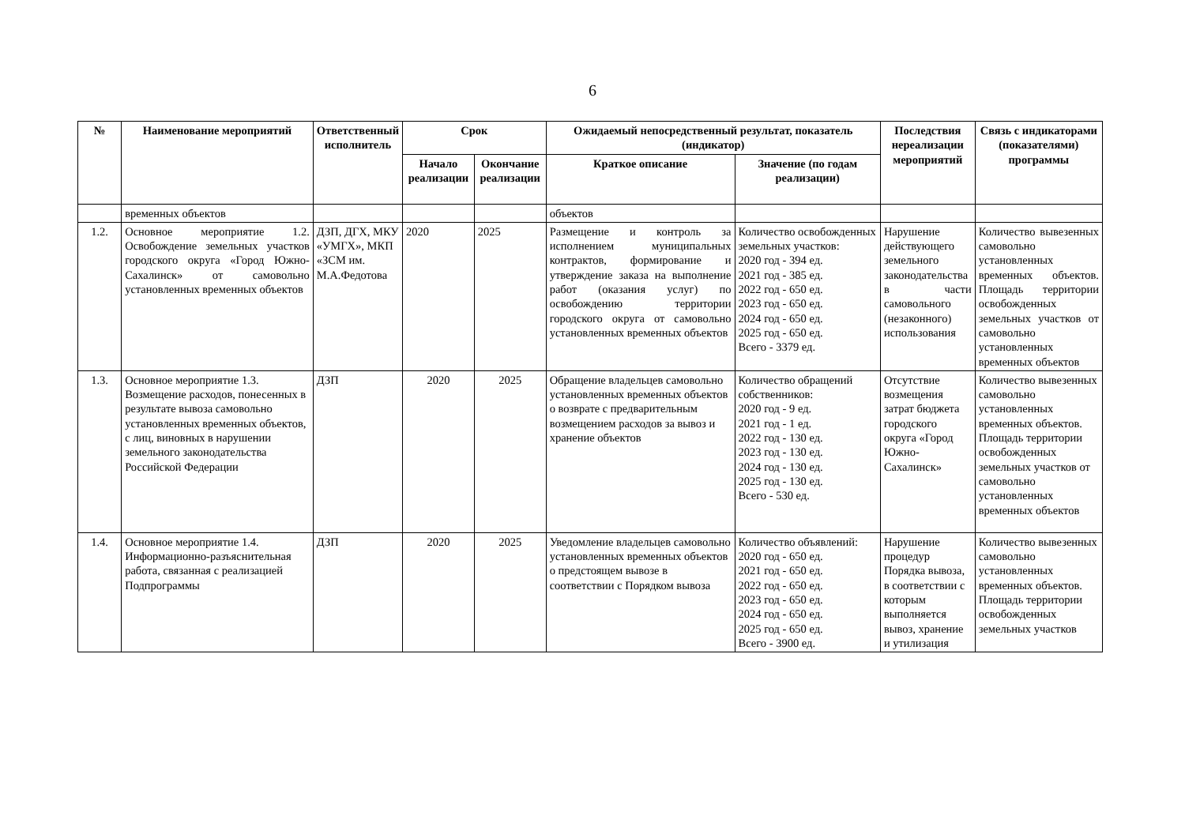6
| № | Наименование мероприятий | Ответственный исполнитель | Срок | | Ожидаемый непосредственный результат, показатель (индикатор) | | Последствия нереализации мероприятий | Связь с индикаторами (показателями) программы |
| --- | --- | --- | --- | --- | --- | --- | --- | --- |
| | | | Начало реализации | Окончание реализации | Краткое описание | Значение (по годам реализации) | | |
| | временных объектов | | | | объектов | | | |
| 1.2. | Основное мероприятие 1.2. Освобождение земельных участков городского округа «Город Южно-Сахалинск» от самовольно установленных временных объектов | ДЗП, ДГХ, МКУ «УМГХ», МКП «ЗСМ им. М.А.Федотова | 2020 | 2025 | Размещение и контроль за исполнением муниципальных контрактов, формирование и утверждение заказа на выполнение работ (оказания услуг) по освобождению территории городского округа от самовольно установленных временных объектов | Количество освобожденных земельных участков: 2020 год - 394 ед. 2021 год - 385 ед. 2022 год - 650 ед. 2023 год - 650 ед. 2024 год - 650 ед. 2025 год - 650 ед. Всего - 3379 ед. | Нарушение действующего земельного законодательства в части самовольного (незаконного) использования | Количество вывезенных самовольно установленных временных объектов. Площадь территории освобожденных земельных участков от самовольно установленных временных объектов |
| 1.3. | Основное мероприятие 1.3. Возмещение расходов, понесенных в результате вывоза самовольно установленных временных объектов, с лиц, виновных в нарушении земельного законодательства Российской Федерации | ДЗП | 2020 | 2025 | Обращение владельцев самовольно установленных временных объектов о возврате с предварительным возмещением расходов за вывоз и хранение объектов | Количество обращений собственников: 2020 год - 9 ед. 2021 год - 1 ед. 2022 год - 130 ед. 2023 год - 130 ед. 2024 год - 130 ед. 2025 год - 130 ед. Всего - 530 ед. | Отсутствие возмещения затрат бюджета городского округа «Город Южно-Сахалинск» | Количество вывезенных самовольно установленных временных объектов. Площадь территории освобожденных земельных участков от самовольно установленных временных объектов |
| 1.4. | Основное мероприятие 1.4. Информационно-разъяснительная работа, связанная с реализацией Подпрограммы | ДЗП | 2020 | 2025 | Уведомление владельцев самовольно установленных временных объектов о предстоящем вывозе в соответствии с Порядком вывоза | Количество объявлений: 2020 год - 650 ед. 2021 год - 650 ед. 2022 год - 650 ед. 2023 год - 650 ед. 2024 год - 650 ед. 2025 год - 650 ед. Всего - 3900 ед. | Нарушение процедур Порядка вывоза, в соответствии с которым выполняется вывоз, хранение и утилизация | Количество вывезенных самовольно установленных временных объектов. Площадь территории освобожденных земельных участков |